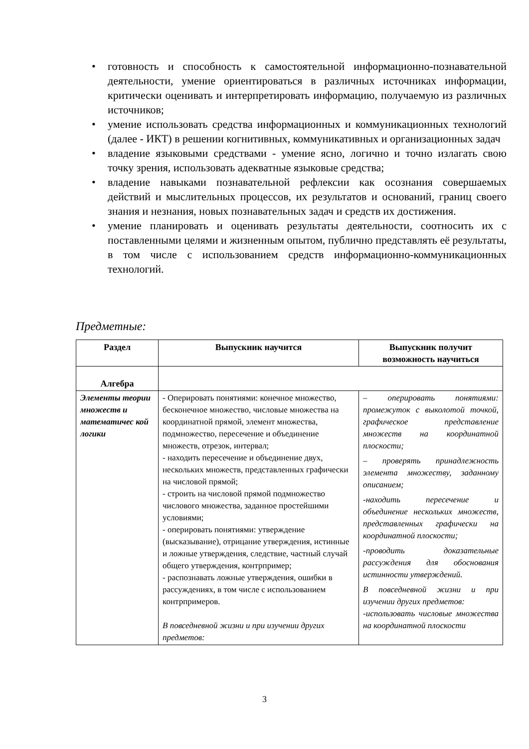• готовность и способность к самостоятельной информационно-познавательной деятельности, умение ориентироваться в различных источниках информации, критически оценивать и интерпретировать информацию, получаемую из различных источников;
• умение использовать средства информационных и коммуникационных технологий (далее - ИКТ) в решении когнитивных, коммуникативных и организационных задач
• владение языковыми средствами - умение ясно, логично и точно излагать свою точку зрения, использовать адекватные языковые средства;
• владение навыками познавательной рефлексии как осознания совершаемых действий и мыслительных процессов, их результатов и оснований, границ своего знания и незнания, новых познавательных задач и средств их достижения.
• умение планировать и оценивать результаты деятельности, соотносить их с поставленными целями и жизненным опытом, публично представлять её результаты, в том числе с использованием средств информационно-коммуникационных технологий.
Предметные:
| Раздел | Выпускник научится | Выпускник получит возможность научиться |
| --- | --- | --- |
| Алгебра | | |
| Элементы теории множеств и математичес кой логики | - Оперировать понятиями: конечное множество, бесконечное множество, числовые множества на координатной прямой, элемент множества, подмножество, пересечение и объединение множеств, отрезок, интервал; - находить пересечение и объединение двух, нескольких множеств, представленных графически на числовой прямой; - строить на числовой прямой подмножество числового множества, заданное простейшими условиями; - оперировать понятиями: утверждение (высказывание), отрицание утверждения, истинные и ложные утверждения, следствие, частный случай общего утверждения, контрпример; - распознавать ложные утверждения, ошибки в рассуждениях, в том числе с использованием контрпримеров. В повседневной жизни и при изучении другиx предметов: | – оперировать понятиями: промежуток с выколотой точкой, графическое представление множеств на координатной плоскости; – проверять принадлежность элемента множеству, заданному описанием; -находить пересечение и объединение нескольких множеств, представленных графически на координатной плоскости; -проводить доказательные рассуждения для обоснования истинности утверждений. В повседневной жизни и при изучении других предметов: -использовать числовые множества на координатной плоскости |
3